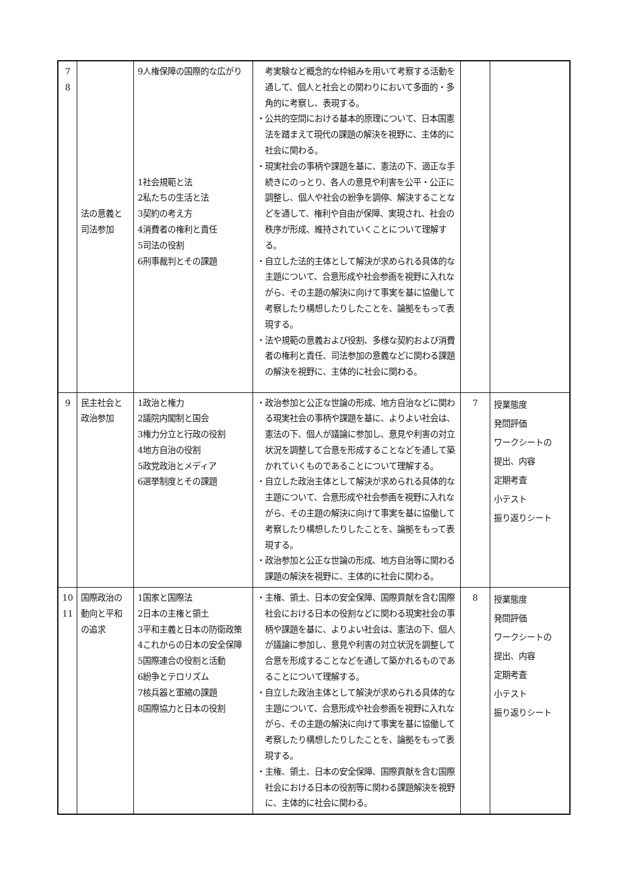| 7 8 | 法の意義と司法参加 | 9人権保障の国際的な広がり 1社会規範と法 2私たちの生活と法 3契約の考え方 4消費者の権利と責任 5司法の役割 6刑事裁判とその課題 | 考実験など概念的な枠組みを用いて考察する活動を通して、個人と社会との関わりにおいて多面的・多角的に考察し、表現する。 ・公共的空間における基本的原理について、日本国憲法を踏まえて現代の課題の解決を視野に、主体的に社会に関わる。 ・現実社会の事柄や課題を基に、憲法の下、適正な手続きにのっとり、各人の意見や利害を公平・公正に調整し、個人や社会の紛争を調停、解決することなどを通して、権利や自由が保障、実現され、社会の秩序が形成、維持されていくことについて理解する。 ・自立した法的主体として解決が求められる具体的な主題について、合意形成や社会参画を視野に入れながら、その主題の解決に向けて事実を基に協働して考察したり構想したりしたことを、論拠をもって表現する。 ・法や規範の意義および役割、多様な契約および消費者の権利と責任、司法参加の意義などに関わる課題の解決を視野に、主体的に社会に関わる。 | | |
| 9 | 民主社会と政治参加 | 1政治と権力 2議院内閣制と国会 3権力分立と行政の役割 4地方自治の役割 5政党政治とメディア 6選挙制度とその課題 | ・政治参加と公正な世論の形成、地方自治などに関わる現実社会の事柄や課題を基に、よりよい社会は、憲法の下、個人が議論に参加し、意見や利害の対立状況を調整して合意を形成することなどを通して築かれていくものであることについて理解する。 ・自立した政治主体として解決が求められる具体的な主題について、合意形成や社会参画を視野に入れながら、その主題の解決に向けて事実を基に協働して考察したり構想したりしたことを、論拠をもって表現する。 ・政治参加と公正な世論の形成、地方自治等に関わる課題の解決を視野に、主体的に社会に関わる。 | 7 | 授業態度 発問評価 ワークシートの 提出、内容 定期考査 小テスト 振り返りシート |
| 10 11 | 国際政治の動向と平和の追求 | 1国家と国際法 2日本の主権と領土 3平和主義と日本の防衛政策 4これからの日本の安全保障 5国際連合の役割と活動 6紛争とテロリズム 7核兵器と軍縮の課題 8国際協力と日本の役割 | ・主権、領土、日本の安全保障、国際貢献を含む国際社会における日本の役割などに関わる現実社会の事柄や課題を基に、よりよい社会は、憲法の下、個人が議論に参加し、意見や利害の対立状況を調整して合意を形成することなどを通して築かれるものであることについて理解する。 ・自立した政治主体として解決が求められる具体的な主題について、合意形成や社会参画を視野に入れながら、その主題の解決に向けて事実を基に協働して考察したり構想したりしたことを、論拠をもって表現する。 ・主権、領土、日本の安全保障、国際貢献を含む国際社会における日本の役割等に関わる課題解決を視野に、主体的に社会に関わる。 | 8 | 授業態度 発問評価 ワークシートの 提出、内容 定期考査 小テスト 振り返りシート |